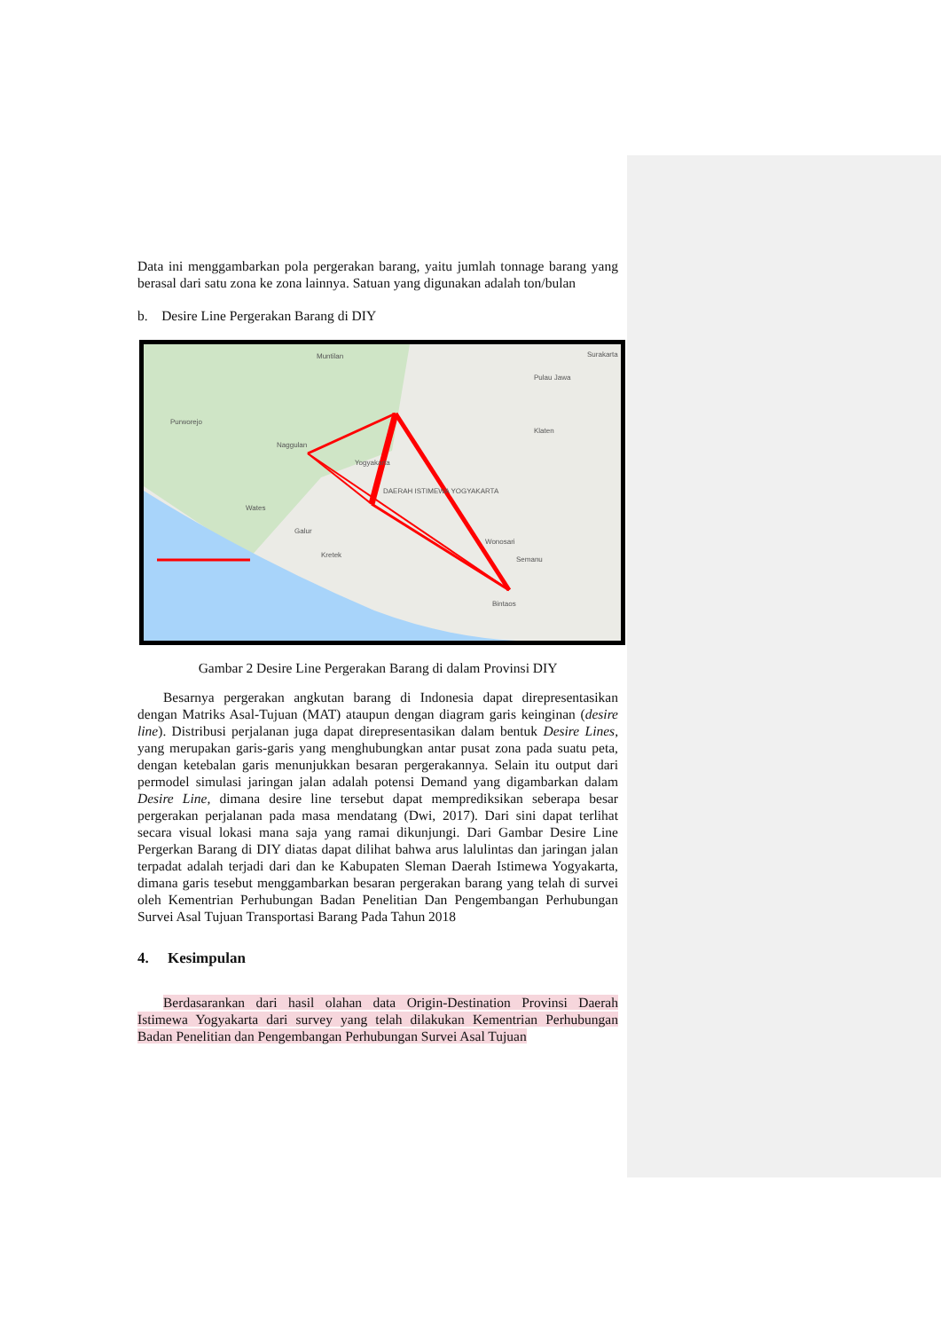Data ini menggambarkan pola pergerakan barang, yaitu jumlah tonnage barang yang berasal dari satu zona ke zona lainnya. Satuan yang digunakan adalah ton/bulan
b. Desire Line Pergerakan Barang di DIY
Muntilan
Pulau Jawa
Surakarta
Purworejo
Naggulan
Yogyakarta
Klaten
DAERAH ISTIMEWA YOGYAKARTA
Wates
Galur
Kretek
Wonosari
Semanu
Bintaos
Gambar 2 Desire Line Pergerakan Barang di dalam Provinsi DIY
Besarnya pergerakan angkutan barang di Indonesia dapat direpresentasikan dengan Matriks Asal-Tujuan (MAT) ataupun dengan diagram garis keinginan (desire line). Distribusi perjalanan juga dapat direpresentasikan dalam bentuk Desire Lines, yang merupakan garis-garis yang menghubungkan antar pusat zona pada suatu peta, dengan ketebalan garis menunjukkan besaran pergerakannya. Selain itu output dari permodel simulasi jaringan jalan adalah potensi Demand yang digambarkan dalam Desire Line, dimana desire line tersebut dapat memprediksikan seberapa besar pergerakan perjalanan pada masa mendatang (Dwi, 2017). Dari sini dapat terlihat secara visual lokasi mana saja yang ramai dikunjungi. Dari Gambar Desire Line Pergerkan Barang di DIY diatas dapat dilihat bahwa arus lalulintas dan jaringan jalan terpadat adalah terjadi dari dan ke Kabupaten Sleman Daerah Istimewa Yogyakarta, dimana garis tesebut menggambarkan besaran pergerakan barang yang telah di survei oleh Kementrian Perhubungan Badan Penelitian Dan Pengembangan Perhubungan Survei Asal Tujuan Transportasi Barang Pada Tahun 2018
4. Kesimpulan
Berdasarankan dari hasil olahan data Origin-Destination Provinsi Daerah Istimewa Yogyakarta dari survey yang telah dilakukan Kementrian Perhubungan Badan Penelitian dan Pengembangan Perhubungan Survei Asal Tujuan